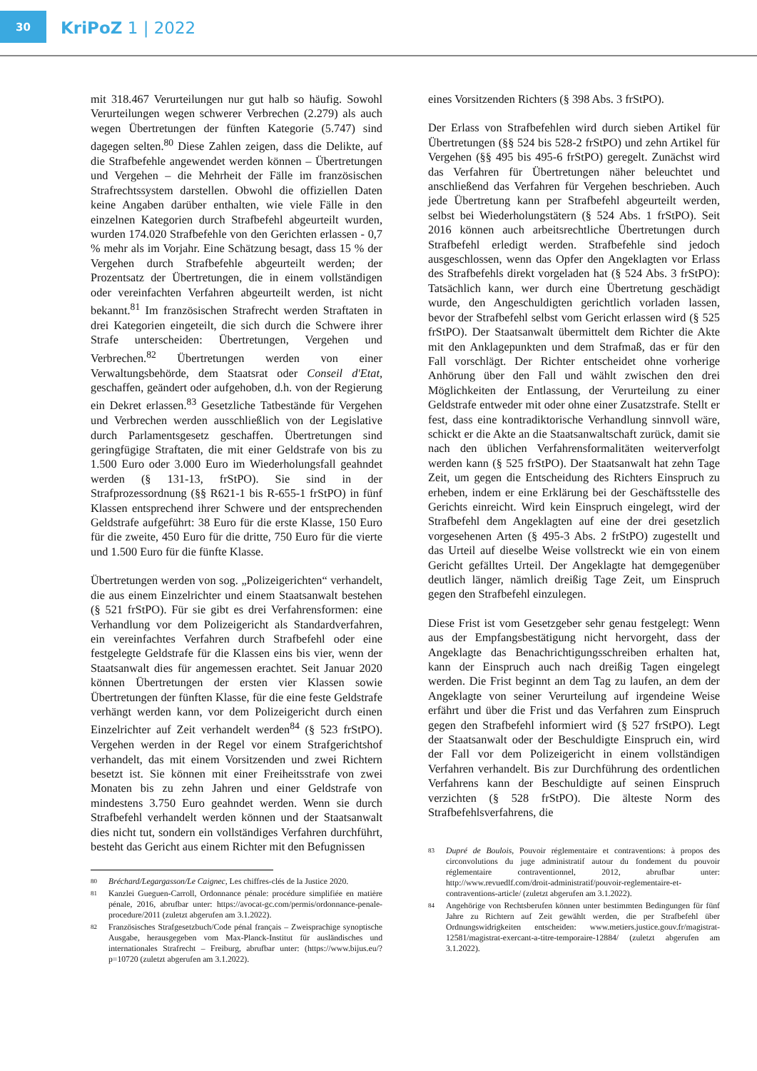30
KriPoZ 1 | 2022
mit 318.467 Verurteilungen nur gut halb so häufig. Sowohl Verurteilungen wegen schwerer Verbrechen (2.279) als auch wegen Übertretungen der fünften Kategorie (5.747) sind dagegen selten.<sup>80</sup> Diese Zahlen zeigen, dass die Delikte, auf die Strafbefehle angewendet werden können – Übertretungen und Vergehen – die Mehrheit der Fälle im französischen Strafrechtssystem darstellen. Obwohl die offiziellen Daten keine Angaben darüber enthalten, wie viele Fälle in den einzelnen Kategorien durch Strafbefehl abgeurteilt wurden, wurden 174.020 Strafbefehle von den Gerichten erlassen - 0,7 % mehr als im Vorjahr. Eine Schätzung besagt, dass 15 % der Vergehen durch Strafbefehle abgeurteilt werden; der Prozentsatz der Übertretungen, die in einem vollständigen oder vereinfachten Verfahren abgeurteilt werden, ist nicht bekannt.<sup>81</sup> Im französischen Strafrecht werden Straftaten in drei Kategorien eingeteilt, die sich durch die Schwere ihrer Strafe unterscheiden: Übertretungen, Vergehen und Verbrechen.<sup>82</sup> Übertretungen werden von einer Verwaltungsbehörde, dem Staatsrat oder Conseil d'Etat, geschaffen, geändert oder aufgehoben, d.h. von der Regierung ein Dekret erlassen.<sup>83</sup> Gesetzliche Tatbestände für Vergehen und Verbrechen werden ausschließlich von der Legislative durch Parlamentsgesetz geschaffen. Übertretungen sind geringfügige Straftaten, die mit einer Geldstrafe von bis zu 1.500 Euro oder 3.000 Euro im Wiederholungsfall geahndet werden (§ 131-13, frStPO). Sie sind in der Strafprozessordnung (§§ R621-1 bis R-655-1 frStPO) in fünf Klassen entsprechend ihrer Schwere und der entsprechenden Geldstrafe aufgeführt: 38 Euro für die erste Klasse, 150 Euro für die zweite, 450 Euro für die dritte, 750 Euro für die vierte und 1.500 Euro für die fünfte Klasse.
Übertretungen werden von sog. „Polizeigerichten“ verhandelt, die aus einem Einzelrichter und einem Staatsanwalt bestehen (§ 521 frStPO). Für sie gibt es drei Verfahrensformen: eine Verhandlung vor dem Polizeigericht als Standardverfahren, ein vereinfachtes Verfahren durch Strafbefehl oder eine festgelegte Geldstrafe für die Klassen eins bis vier, wenn der Staatsanwalt dies für angemessen erachtet. Seit Januar 2020 können Übertretungen der ersten vier Klassen sowie Übertretungen der fünften Klasse, für die eine feste Geldstrafe verhängt werden kann, vor dem Polizeigericht durch einen Einzelrichter auf Zeit verhandelt werden<sup>84</sup> (§ 523 frStPO). Vergehen werden in der Regel vor einem Strafgerichtshof verhandelt, das mit einem Vorsitzenden und zwei Richtern besetzt ist. Sie können mit einer Freiheitsstrafe von zwei Monaten bis zu zehn Jahren und einer Geldstrafe von mindestens 3.750 Euro geahndet werden. Wenn sie durch Strafbefehl verhandelt werden können und der Staatsanwalt dies nicht tut, sondern ein vollständiges Verfahren durchführt, besteht das Gericht aus einem Richter mit den Befugnissen
80 Bréchard/Legargasson/Le Caignec, Les chiffres-clés de la Justice 2020.
81 Kanzlei Gueguen-Carroll, Ordonnance pénale: procédure simplifiée en matière pénale, 2016, abrufbar unter: https://avocat-gc.com/permis/ordonnance-penale-procedure/2011 (zuletzt abgerufen am 3.1.2022).
82 Französisches Strafgesetzbuch/Code pénal français – Zweisprachige synoptische Ausgabe, herausgegeben vom Max-Planck-Institut für ausländisches und internationales Strafrecht – Freiburg, abrufbar unter: (https://www.bijus.eu/?p=10720 (zuletzt abgerufen am 3.1.2022).
eines Vorsitzenden Richters (§ 398 Abs. 3 frStPO).
Der Erlass von Strafbefehlen wird durch sieben Artikel für Übertretungen (§§ 524 bis 528-2 frStPO) und zehn Artikel für Vergehen (§§ 495 bis 495-6 frStPO) geregelt. Zunächst wird das Verfahren für Übertretungen näher beleuchtet und anschließend das Verfahren für Vergehen beschrieben. Auch jede Übertretung kann per Strafbefehl abgeurteilt werden, selbst bei Wiederholungstätern (§ 524 Abs. 1 frStPO). Seit 2016 können auch arbeitsrechtliche Übertretungen durch Strafbefehl erledigt werden. Strafbefehle sind jedoch ausgeschlossen, wenn das Opfer den Angeklagten vor Erlass des Strafbefehls direkt vorgeladen hat (§ 524 Abs. 3 frStPO): Tatsächlich kann, wer durch eine Übertretung geschädigt wurde, den Angeschuldigten gerichtlich vorladen lassen, bevor der Strafbefehl selbst vom Gericht erlassen wird (§ 525 frStPO). Der Staatsanwalt übermittelt dem Richter die Akte mit den Anklagepunkten und dem Strafmaß, das er für den Fall vorschlägt. Der Richter entscheidet ohne vorherige Anhörung über den Fall und wählt zwischen den drei Möglichkeiten der Entlassung, der Verurteilung zu einer Geldstrafe entweder mit oder ohne einer Zusatzstrafe. Stellt er fest, dass eine kontradiktorische Verhandlung sinnvoll wäre, schickt er die Akte an die Staatsanwaltschaft zurück, damit sie nach den üblichen Verfahrensformalitäten weiterverfolgt werden kann (§ 525 frStPO). Der Staatsanwalt hat zehn Tage Zeit, um gegen die Entscheidung des Richters Einspruch zu erheben, indem er eine Erklärung bei der Geschäftsstelle des Gerichts einreicht. Wird kein Einspruch eingelegt, wird der Strafbefehl dem Angeklagten auf eine der drei gesetzlich vorgesehenen Arten (§ 495-3 Abs. 2 frStPO) zugestellt und das Urteil auf dieselbe Weise vollstreckt wie ein von einem Gericht gefälltes Urteil. Der Angeklagte hat demgegenüber deutlich länger, nämlich dreißig Tage Zeit, um Einspruch gegen den Strafbefehl einzulegen.
Diese Frist ist vom Gesetzgeber sehr genau festgelegt: Wenn aus der Empfangsbestätigung nicht hervorgeht, dass der Angeklagte das Benachrichtigungsschreiben erhalten hat, kann der Einspruch auch nach dreißig Tagen eingelegt werden. Die Frist beginnt an dem Tag zu laufen, an dem der Angeklagte von seiner Verurteilung auf irgendeine Weise erfährt und über die Frist und das Verfahren zum Einspruch gegen den Strafbefehl informiert wird (§ 527 frStPO). Legt der Staatsanwalt oder der Beschuldigte Einspruch ein, wird der Fall vor dem Polizeigericht in einem vollständigen Verfahren verhandelt. Bis zur Durchführung des ordentlichen Verfahrens kann der Beschuldigte auf seinen Einspruch verzichten (§ 528 frStPO). Die älteste Norm des Strafbefehlsverfahrens, die
83 Dupré de Boulois, Pouvoir réglementaire et contraventions: à propos des circonvolutions du juge administratif autour du fondement du pouvoir réglementaire contraventionnel, 2012, abrufbar unter: http://www.revuedlf.com/droit-administratif/pouvoir-reglementaire-et-contraventions-article/ (zuletzt abgerufen am 3.1.2022).
84 Angehörige von Rechtsberufen können unter bestimmten Bedingungen für fünf Jahre zu Richtern auf Zeit gewählt werden, die per Strafbefehl über Ordnungswidrigkeiten entscheiden: www.metiers.justice.gouv.fr/magistrat-12581/magistrat-exercant-a-titre-temporaire-12884/ (zuletzt abgerufen am 3.1.2022).